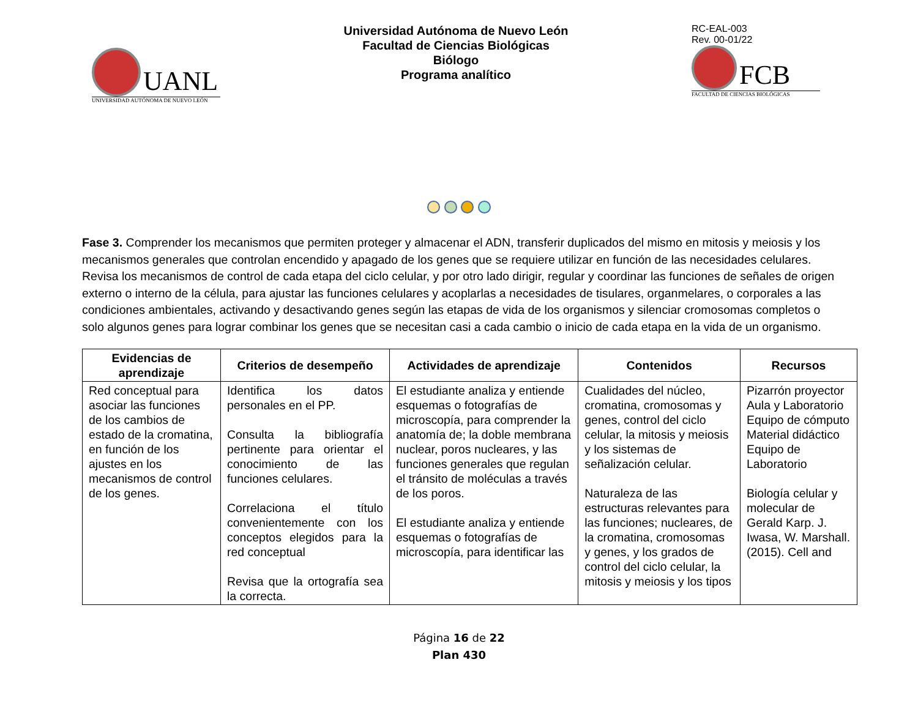UANL
UNIVERSIDAD AUTÓNOMA DE NUEVO LEÓN
Universidad Autónoma de Nuevo León
Facultad de Ciencias Biológicas
Biólogo
Programa analítico
RC-EAL-003
Rev. 00-01/22
FCB
FACULTAD DE CIENCIAS BIOLÓGICAS
Fase 3. Comprender los mecanismos que permiten proteger y almacenar el ADN, transferir duplicados del mismo en mitosis y meiosis y los mecanismos generales que controlan encendido y apagado de los genes que se requiere utilizar en función de las necesidades celulares. Revisa los mecanismos de control de cada etapa del ciclo celular, y por otro lado dirigir, regular y coordinar las funciones de señales de origen externo o interno de la célula, para ajustar las funciones celulares y acoplarlas a necesidades de tisulares, organmelares, o corporales a las condiciones ambientales, activando y desactivando genes según las etapas de vida de los organismos y silenciar cromosomas completos o solo algunos genes para lograr combinar los genes que se necesitan casi a cada cambio o inicio de cada etapa en la vida de un organismo.
| Evidencias de aprendizaje | Criterios de desempeño | Actividades de aprendizaje | Contenidos | Recursos |
| --- | --- | --- | --- | --- |
| Red conceptual para asociar las funciones de los cambios de estado de la cromatina, en función de los ajustes en los mecanismos de control de los genes. | Identifica los datos personales en el PP. Consulta la bibliografía pertinente para orientar el conocimiento de las funciones celulares. Correlaciona el título convenientemente con los conceptos elegidos para la red conceptual Revisa que la ortografía sea la correcta. | El estudiante analiza y entiende esquemas o fotografías de microscopía, para comprender la anatomía de; la doble membrana nuclear, poros nucleares, y las funciones generales que regulan el tránsito de moléculas a través de los poros. El estudiante analiza y entiende esquemas o fotografías de microscopía, para identificar las | Cualidades del núcleo, cromatina, cromosomas y genes, control del ciclo celular, la mitosis y meiosis y los sistemas de señalización celular. Naturaleza de las estructuras relevantes para las funciones; nucleares, de la cromatina, cromosomas y genes, y los grados de control del ciclo celular, la mitosis y meiosis y los tipos | Pizarrón proyector Aula y Laboratorio Equipo de cómputo Material didáctico Equipo de Laboratorio Biología celular y molecular de Gerald Karp. J. Iwasa, W. Marshall. (2015). Cell and |
Página 16 de 22
Plan 430